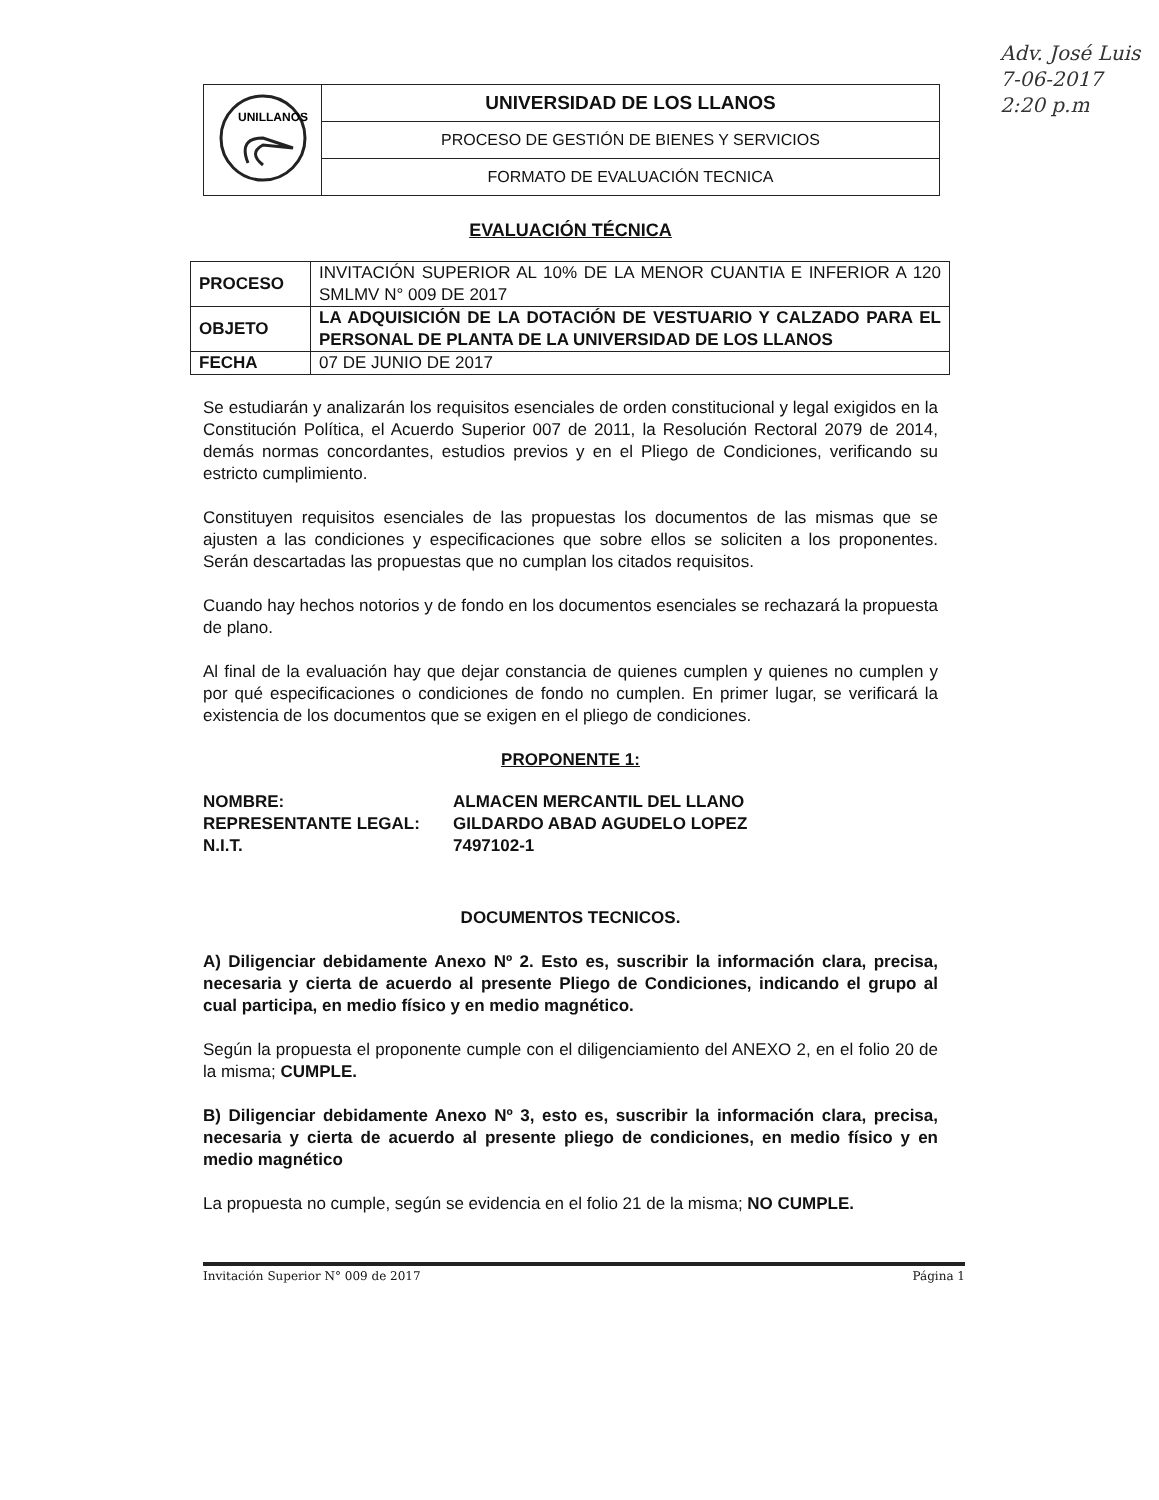Adv. José Luis
7-06-2017
2:20 p.m
| UNILLANOS | UNIVERSIDAD DE LOS LLANOS |
| | PROCESO DE GESTIÓN DE BIENES Y SERVICIOS |
| | FORMATO DE EVALUACIÓN TECNICA |
EVALUACIÓN TÉCNICA
| PROCESO | INVITACIÓN SUPERIOR AL 10% DE LA MENOR CUANTIA E INFERIOR A 120 SMLMV N° 009 DE 2017 |
| OBJETO | LA ADQUISICIÓN DE LA DOTACIÓN DE VESTUARIO Y CALZADO PARA EL PERSONAL DE PLANTA DE LA UNIVERSIDAD DE LOS LLANOS |
| FECHA | 07 DE JUNIO DE 2017 |
Se estudiarán y analizarán los requisitos esenciales de orden constitucional y legal exigidos en la Constitución Política, el Acuerdo Superior 007 de 2011, la Resolución Rectoral 2079 de 2014, demás normas concordantes, estudios previos y en el Pliego de Condiciones, verificando su estricto cumplimiento.
Constituyen requisitos esenciales de las propuestas los documentos de las mismas que se ajusten a las condiciones y especificaciones que sobre ellos se soliciten a los proponentes. Serán descartadas las propuestas que no cumplan los citados requisitos.
Cuando hay hechos notorios y de fondo en los documentos esenciales se rechazará la propuesta de plano.
Al final de la evaluación hay que dejar constancia de quienes cumplen y quienes no cumplen y por qué especificaciones o condiciones de fondo no cumplen. En primer lugar, se verificará la existencia de los documentos que se exigen en el pliego de condiciones.
PROPONENTE 1:
| NOMBRE: | ALMACEN MERCANTIL DEL LLANO |
| REPRESENTANTE LEGAL: | GILDARDO ABAD AGUDELO LOPEZ |
| N.I.T. | 7497102-1 |
DOCUMENTOS TECNICOS.
A) Diligenciar debidamente Anexo Nº 2. Esto es, suscribir la información clara, precisa, necesaria y cierta de acuerdo al presente Pliego de Condiciones, indicando el grupo al cual participa, en medio físico y en medio magnético.
Según la propuesta el proponente cumple con el diligenciamiento del ANEXO 2, en el folio 20 de la misma; CUMPLE.
B) Diligenciar debidamente Anexo Nº 3, esto es, suscribir la información clara, precisa, necesaria y cierta de acuerdo al presente pliego de condiciones, en medio físico y en medio magnético
La propuesta no cumple, según se evidencia en el folio 21 de la misma; NO CUMPLE.
Invitación Superior N° 009 de 2017 Página 1